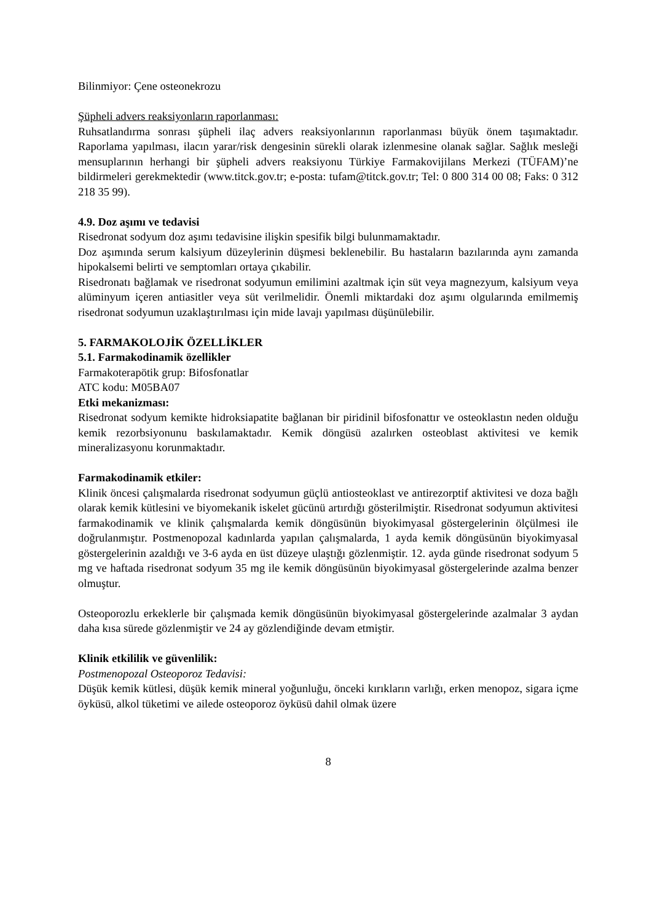Bilinmiyor: Çene osteonekrozu
Şüpheli advers reaksiyonların raporlanması:
Ruhsatlandırma sonrası şüpheli ilaç advers reaksiyonlarının raporlanması büyük önem taşımaktadır. Raporlama yapılması, ilacın yarar/risk dengesinin sürekli olarak izlenmesine olanak sağlar. Sağlık mesleği mensuplarının herhangi bir şüpheli advers reaksiyonu Türkiye Farmakovijilans Merkezi (TÜFAM)’ne bildirmeleri gerekmektedir (www.titck.gov.tr; e-posta: tufam@titck.gov.tr; Tel: 0 800 314 00 08; Faks: 0 312 218 35 99).
4.9. Doz aşımı ve tedavisi
Risedronat sodyum doz aşımı tedavisine ilişkin spesifik bilgi bulunmamaktadır.
Doz aşımında serum kalsiyum düzeylerinin düşmesi beklenebilir. Bu hastaların bazılarında aynı zamanda hipokalsemi belirti ve semptomları ortaya çıkabilir.
Risedronatı bağlamak ve risedronat sodyumun emilimini azaltmak için süt veya magnezyum, kalsiyum veya alüminyum içeren antiasitler veya süt verilmelidir. Önemli miktardaki doz aşımı olgularında emilmemiş risedronat sodyumun uzaklaştırılması için mide lavajı yapılması düşünülebilir.
5. FARMAKOLOJİK ÖZELLİKLER
5.1. Farmakodinamik özellikler
Farmakoterapötik grup: Bifosfonatlar
ATC kodu: M05BA07
Etki mekanizması:
Risedronat sodyum kemikte hidroksiapatite bağlanan bir piridinil bifosfonattır ve osteoklastın neden olduğu kemik rezorbsiyonunu baskılamaktadır. Kemik döngüsü azalırken osteoblast aktivitesi ve kemik mineralizasyonu korunmaktadır.
Farmakodinamik etkiler:
Klinik öncesi çalışmalarda risedronat sodyumun güçlü antiosteoklast ve antirezorptif aktivitesi ve doza bağlı olarak kemik kütlesini ve biyomekanik iskelet gücünü artırdığı gösterilmiştir. Risedronat sodyumun aktivitesi farmakodinamik ve klinik çalışmalarda kemik döngüsünün biyokimyasal göstergelerinin ölçülmesi ile doğrulanmıştır. Postmenopozal kadınlarda yapılan çalışmalarda, 1 ayda kemik döngüsünün biyokimyasal göstergelerinin azaldığı ve 3-6 ayda en üst düzeye ulaştığı gözlenmiştir. 12. ayda günde risedronat sodyum 5 mg ve haftada risedronat sodyum 35 mg ile kemik döngüsünün biyokimyasal göstergelerinde azalma benzer olmuştur.
Osteoporozlu erkeklerle bir çalışmada kemik döngüsünün biyokimyasal göstergelerinde azalmalar 3 aydan daha kısa sürede gözlenmiştir ve 24 ay gözlendiğinde devam etmiştir.
Klinik etkililik ve güvenlilik:
Postmenopozal Osteoporoz Tedavisi:
Düşük kemik kütlesi, düşük kemik mineral yoğunluğu, önceki kırıkların varlığı, erken menopoz, sigara içme öyküsü, alkol tüketimi ve ailede osteoporoz öyküsü dahil olmak üzere
8